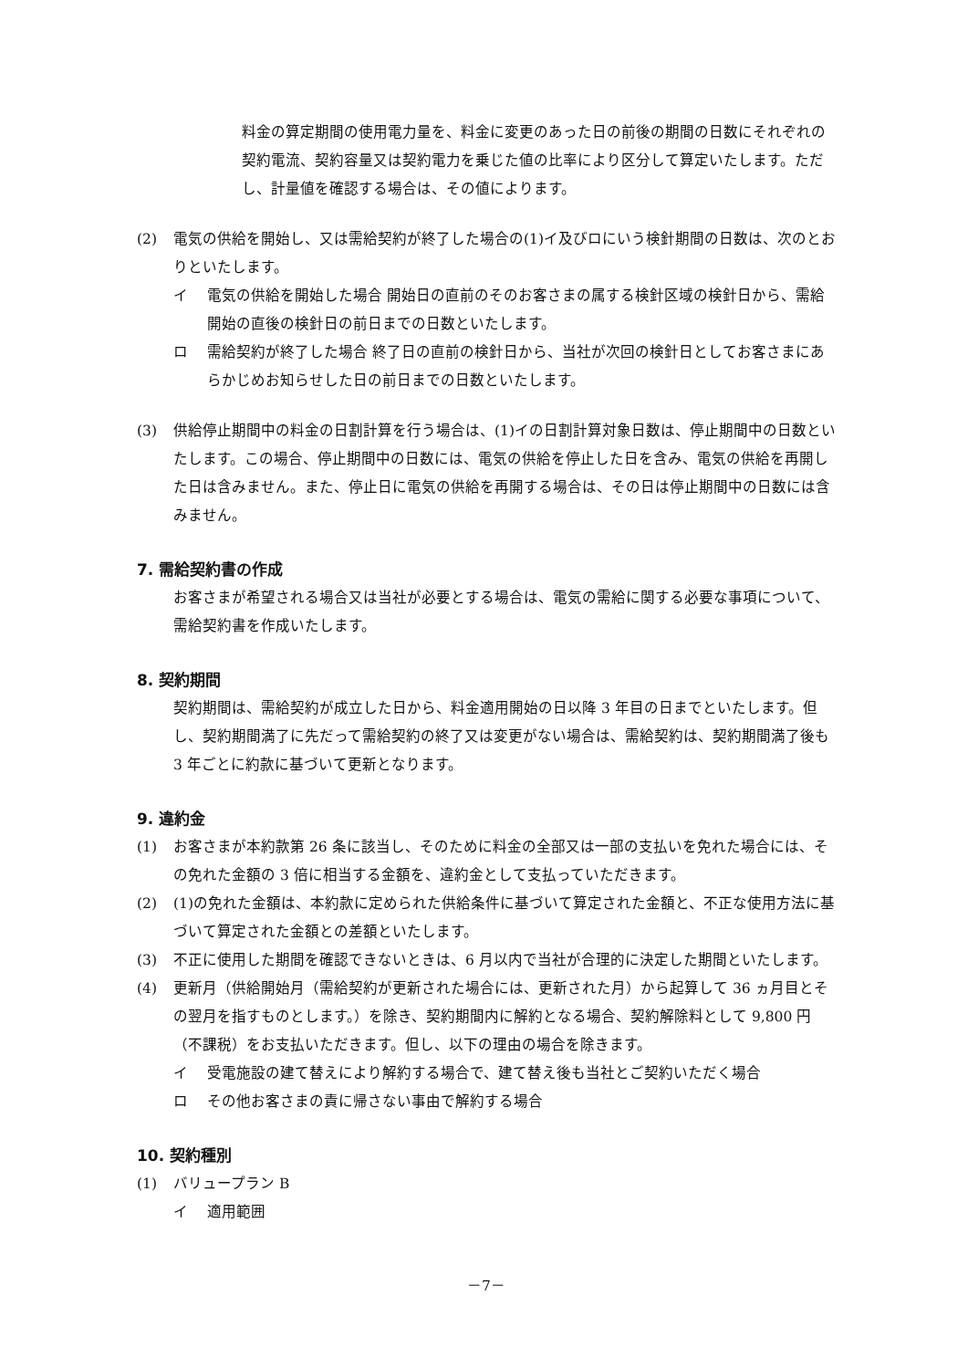料金の算定期間の使用電力量を、料金に変更のあった日の前後の期間の日数にそれぞれの契約電流、契約容量又は契約電力を乗じた値の比率により区分して算定いたします。ただし、計量値を確認する場合は、その値によります。
(2) 電気の供給を開始し、又は需給契約が終了した場合の(1)イ及びロにいう検針期間の日数は、次のとおりといたします。
イ 電気の供給を開始した場合 開始日の直前のそのお客さまの属する検針区域の検針日から、需給開始の直後の検針日の前日までの日数といたします。
ロ 需給契約が終了した場合 終了日の直前の検針日から、当社が次回の検針日としてお客さまにあらかじめお知らせした日の前日までの日数といたします。
(3) 供給停止期間中の料金の日割計算を行う場合は、(1)イの日割計算対象日数は、停止期間中の日数といたします。この場合、停止期間中の日数には、電気の供給を停止した日を含み、電気の供給を再開した日は含みません。また、停止日に電気の供給を再開する場合は、その日は停止期間中の日数には含みません。
7. 需給契約書の作成
お客さまが希望される場合又は当社が必要とする場合は、電気の需給に関する必要な事項について、需給契約書を作成いたします。
8. 契約期間
契約期間は、需給契約が成立した日から、料金適用開始の日以降 3 年目の日までといたします。但し、契約期間満了に先だって需給契約の終了又は変更がない場合は、需給契約は、契約期間満了後も 3 年ごとに約款に基づいて更新となります。
9. 違約金
(1) お客さまが本約款第 26 条に該当し、そのために料金の全部又は一部の支払いを免れた場合には、その免れた金額の 3 倍に相当する金額を、違約金として支払っていただきます。
(2) (1)の免れた金額は、本約款に定められた供給条件に基づいて算定された金額と、不正な使用方法に基づいて算定された金額との差額といたします。
(3) 不正に使用した期間を確認できないときは、6 月以内で当社が合理的に決定した期間といたします。
(4) 更新月（供給開始月（需給契約が更新された場合には、更新された月）から起算して 36 ヵ月目とその翌月を指すものとします。）を除き、契約期間内に解約となる場合、契約解除料として 9,800 円（不課税）をお支払いただきます。但し、以下の理由の場合を除きます。
イ 受電施設の建て替えにより解約する場合で、建て替え後も当社とご契約いただく場合
ロ その他お客さまの責に帰さない事由で解約する場合
10. 契約種別
(1) バリュープラン B
イ 適用範囲
－7－